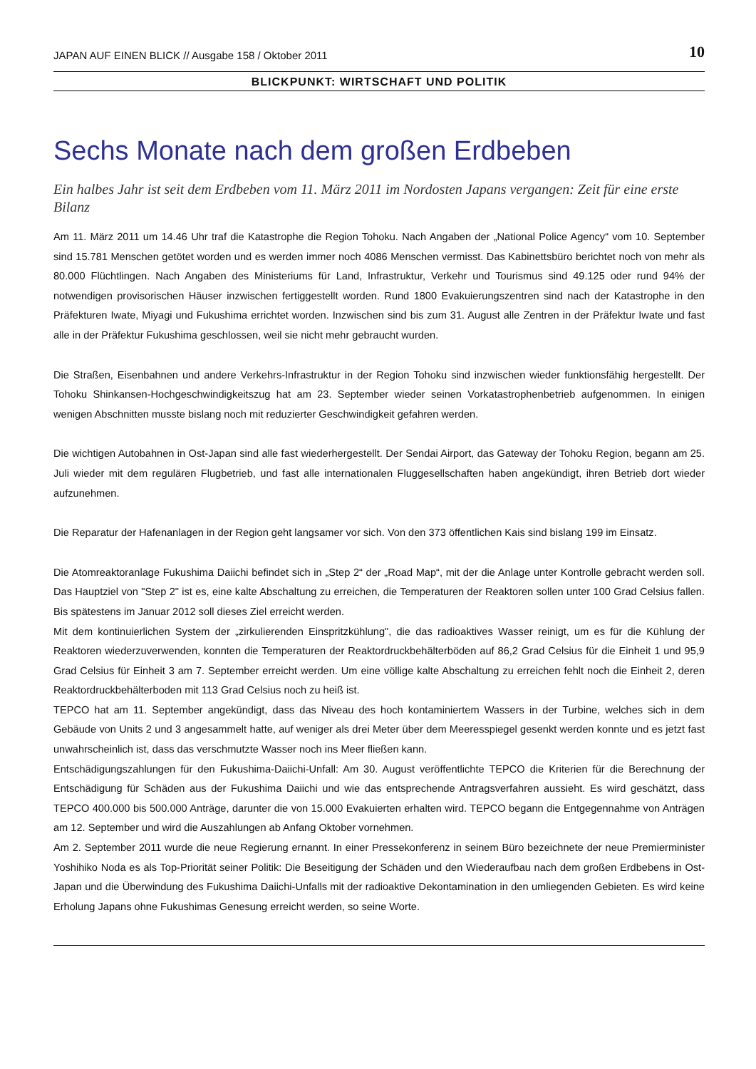JAPAN AUF EINEN BLICK // Ausgabe 158 / Oktober 2011 10
BLICKPUNKT: WIRTSCHAFT UND POLITIK
Sechs Monate nach dem großen Erdbeben
Ein halbes Jahr ist seit dem Erdbeben vom 11. März 2011 im Nordosten Japans vergangen: Zeit für eine erste Bilanz
Am 11. März 2011 um 14.46 Uhr traf die Katastrophe die Region Tohoku. Nach Angaben der „National Police Agency“ vom 10. September sind 15.781 Menschen getötet worden und es werden immer noch 4086 Menschen vermisst. Das Kabinettsbüro berichtet noch von mehr als 80.000 Flüchtlingen. Nach Angaben des Ministeriums für Land, Infrastruktur, Verkehr und Tourismus sind 49.125 oder rund 94% der notwendigen provisorischen Häuser inzwischen fertiggestellt worden. Rund 1800 Evakuierungszentren sind nach der Katastrophe in den Präfekturen Iwate, Miyagi und Fukushima errichtet worden. Inzwischen sind bis zum 31. August alle Zentren in der Präfektur Iwate und fast alle in der Präfektur Fukushima geschlossen, weil sie nicht mehr gebraucht wurden.
Die Straßen, Eisenbahnen und andere Verkehrs-Infrastruktur in der Region Tohoku sind inzwischen wieder funktionsfähig hergestellt. Der Tohoku Shinkansen-Hochgeschwindigkeitszug hat am 23. September wieder seinen Vorkatastrophenbetrieb aufgenommen. In einigen wenigen Abschnitten musste bislang noch mit reduzierter Geschwindigkeit gefahren werden.
Die wichtigen Autobahnen in Ost-Japan sind alle fast wiederhergestellt. Der Sendai Airport, das Gateway der Tohoku Region, begann am 25. Juli wieder mit dem regulären Flugbetrieb, und fast alle internationalen Fluggesellschaften haben angekündigt, ihren Betrieb dort wieder aufzunehmen.
Die Reparatur der Hafenanlagen in der Region geht langsamer vor sich. Von den 373 öffentlichen Kais sind bislang 199 im Einsatz.
Die Atomreaktoranlage Fukushima Daiichi befindet sich in „Step 2“ der „Road Map“, mit der die Anlage unter Kontrolle gebracht werden soll. Das Hauptziel von "Step 2" ist es, eine kalte Abschaltung zu erreichen, die Temperaturen der Reaktoren sollen unter 100 Grad Celsius fallen. Bis spätestens im Januar 2012 soll dieses Ziel erreicht werden.
Mit dem kontinuierlichen System der „zirkulierenden Einspritzkühlung", die das radioaktives Wasser reinigt, um es für die Kühlung der Reaktoren wiederzuverwenden, konnten die Temperaturen der Reaktordruckbehälterböden auf 86,2 Grad Celsius für die Einheit 1 und 95,9 Grad Celsius für Einheit 3 am 7. September erreicht werden. Um eine völlige kalte Abschaltung zu erreichen fehlt noch die Einheit 2, deren Reaktordruckbehälterboden mit 113 Grad Celsius noch zu heiß ist.
TEPCO hat am 11. September angekündigt, dass das Niveau des hoch kontaminiertem Wassers in der Turbine, welches sich in dem Gebäude von Units 2 und 3 angesammelt hatte, auf weniger als drei Meter über dem Meeresspiegel gesenkt werden konnte und es jetzt fast unwahrscheinlich ist, dass das verschmutzte Wasser noch ins Meer fließen kann.
Entschädigungszahlungen für den Fukushima-Daiichi-Unfall: Am 30. August veröffentlichte TEPCO die Kriterien für die Berechnung der Entschädigung für Schäden aus der Fukushima Daiichi und wie das entsprechende Antragsverfahren aussieht. Es wird geschätzt, dass TEPCO 400.000 bis 500.000 Anträge, darunter die von 15.000 Evakuierten erhalten wird. TEPCO begann die Entgegennahme von Anträgen am 12. September und wird die Auszahlungen ab Anfang Oktober vornehmen.
Am 2. September 2011 wurde die neue Regierung ernannt. In einer Pressekonferenz in seinem Büro bezeichnete der neue Premierminister Yoshihiko Noda es als Top-Priorität seiner Politik: Die Beseitigung der Schäden und den Wiederaufbau nach dem großen Erdbebens in Ost-Japan und die Überwindung des Fukushima Daiichi-Unfalls mit der radioaktive Dekontamination in den umliegenden Gebieten. Es wird keine Erholung Japans ohne Fukushimas Genesung erreicht werden, so seine Worte.